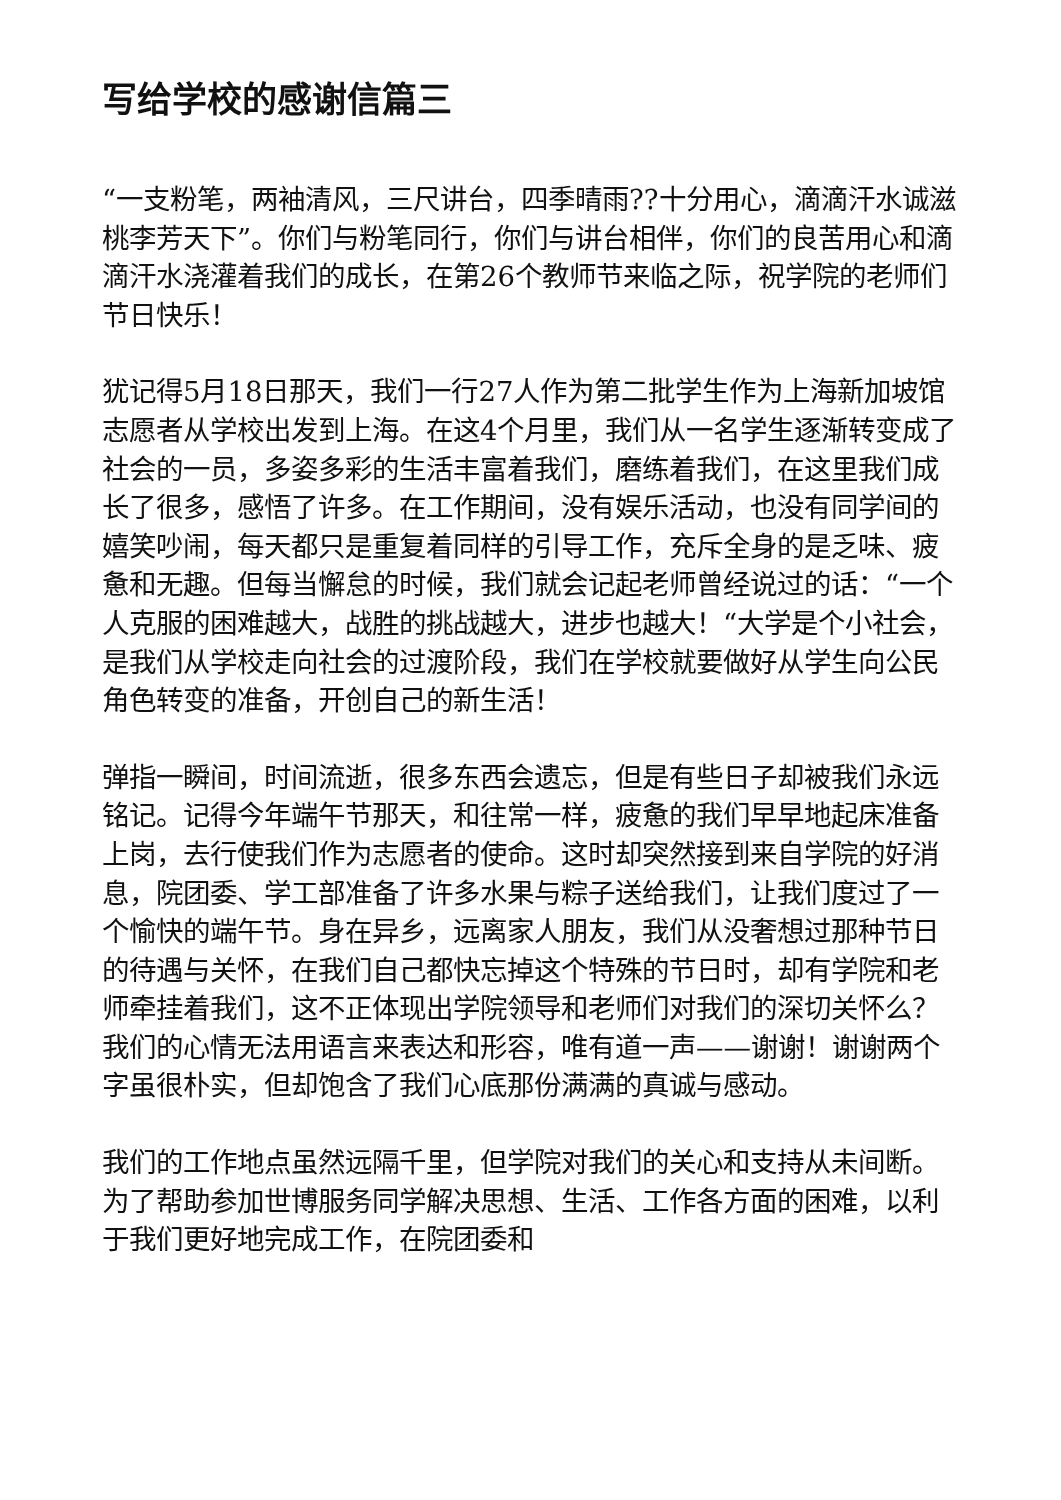写给学校的感谢信篇三
“一支粉笔，两袖清风，三尺讲台，四季晴雨??十分用心，滴滴汗水诚滋桃李芳天下”。你们与粉笔同行，你们与讲台相伴，你们的良苦用心和滴滴汗水浇灌着我们的成长，在第26个教师节来临之际，祝学院的老师们节日快乐！
犹记得5月18日那天，我们一行27人作为第二批学生作为上海新加坡馆志愿者从学校出发到上海。在这4个月里，我们从一名学生逐渐转变成了社会的一员，多姿多彩的生活丰富着我们，磨练着我们，在这里我们成长了很多，感悟了许多。在工作期间，没有娱乐活动，也没有同学间的嬉笑吵闹，每天都只是重复着同样的引导工作，充斥全身的是乏味、疲惫和无趣。但每当懈怠的时候，我们就会记起老师曾经说过的话：“一个人克服的困难越大，战胜的挑战越大，进步也越大！“大学是个小社会，是我们从学校走向社会的过渡阶段，我们在学校就要做好从学生向公民角色转变的准备，开创自己的新生活！
弹指一瞬间，时间流逝，很多东西会遗忘，但是有些日子却被我们永远铭记。记得今年端午节那天，和往常一样，疲惫的我们早早地起床准备上岗，去行使我们作为志愿者的使命。这时却突然接到来自学院的好消息，院团委、学工部准备了许多水果与粽子送给我们，让我们度过了一个愉快的端午节。身在异乡，远离家人朋友，我们从没奢想过那种节日的待遇与关怀，在我们自己都快忘掉这个特殊的节日时，却有学院和老师牵挂着我们，这不正体现出学院领导和老师们对我们的深切关怀么？我们的心情无法用语言来表达和形容，唯有道一声——谢谢！谢谢两个字虽很朴实，但却饱含了我们心底那份满满的真诚与感动。
我们的工作地点虽然远隔千里，但学院对我们的关心和支持从未间断。为了帮助参加世博服务同学解决思想、生活、工作各方面的困难，以利于我们更好地完成工作，在院团委和